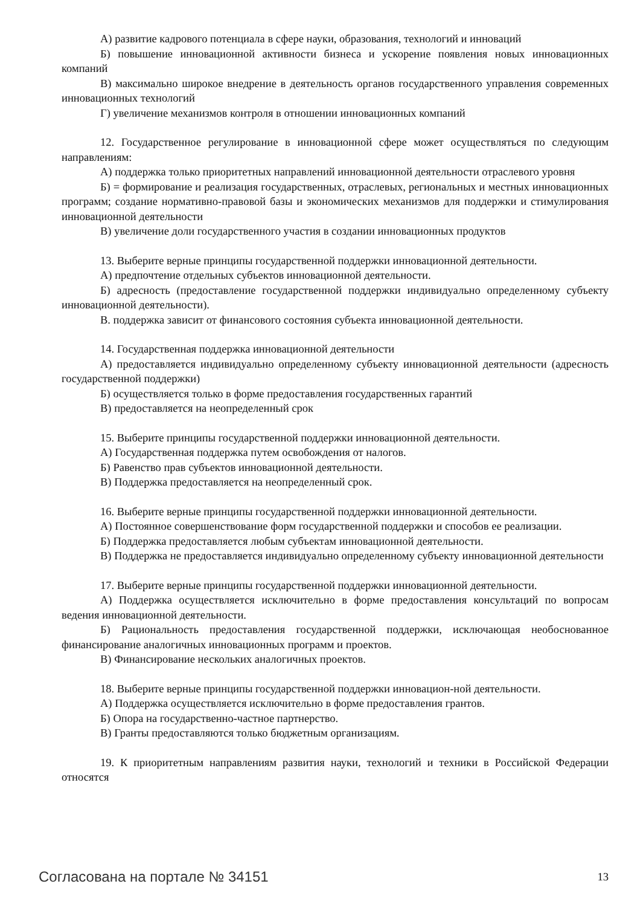А) развитие кадрового потенциала в сфере науки, образования, технологий и инноваций
Б) повышение инновационной активности бизнеса и ускорение появления новых инновационных компаний
В) максимально широкое внедрение в деятельность органов государственного управления современных инновационных технологий
Г) увеличение механизмов контроля в отношении инновационных компаний
12. Государственное регулирование в инновационной сфере может осуществляться по следующим направлениям:
А) поддержка только приоритетных направлений инновационной деятельности отраслевого уровня
Б) = формирование и реализация государственных, отраслевых, региональных и местных инновационных программ; создание нормативно-правовой базы и экономических механизмов для поддержки и стимулирования инновационной деятельности
В) увеличение доли государственного участия в создании инновационных продуктов
13. Выберите верные принципы государственной поддержки инновационной деятельности.
А) предпочтение отдельных субъектов инновационной деятельности.
Б) адресность (предоставление государственной поддержки индивидуально определенному субъекту инновационной деятельности).
В. поддержка зависит от финансового состояния субъекта инновационной деятельности.
14. Государственная поддержка инновационной деятельности
А) предоставляется индивидуально определенному субъекту инновационной деятельности (адресность государственной поддержки)
Б) осуществляется только в форме предоставления государственных гарантий
В) предоставляется на неопределенный срок
15. Выберите принципы государственной поддержки инновационной деятельности.
А) Государственная поддержка путем освобождения от налогов.
Б) Равенство прав субъектов инновационной деятельности.
В) Поддержка предоставляется на неопределенный срок.
16. Выберите верные принципы государственной поддержки инновационной деятельности.
А) Постоянное совершенствование форм государственной поддержки и способов ее реализации.
Б) Поддержка предоставляется любым субъектам инновационной деятельности.
В) Поддержка не предоставляется индивидуально определенному субъекту инновационной деятельности
17. Выберите верные принципы государственной поддержки инновационной деятельности.
А) Поддержка осуществляется исключительно в форме предоставления консультаций по вопросам ведения инновационной деятельности.
Б) Рациональность предоставления государственной поддержки, исключающая необоснованное финансирование аналогичных инновационных программ и проектов.
В) Финансирование нескольких аналогичных проектов.
18. Выберите верные принципы государственной поддержки инновацион-ной деятельности.
А) Поддержка осуществляется исключительно в форме предоставления грантов.
Б) Опора на государственно-частное партнерство.
В) Гранты предоставляются только бюджетным организациям.
19. К приоритетным направлениям развития науки, технологий и техники в Российской Федерации относятся
Согласована на портале № 34151 13